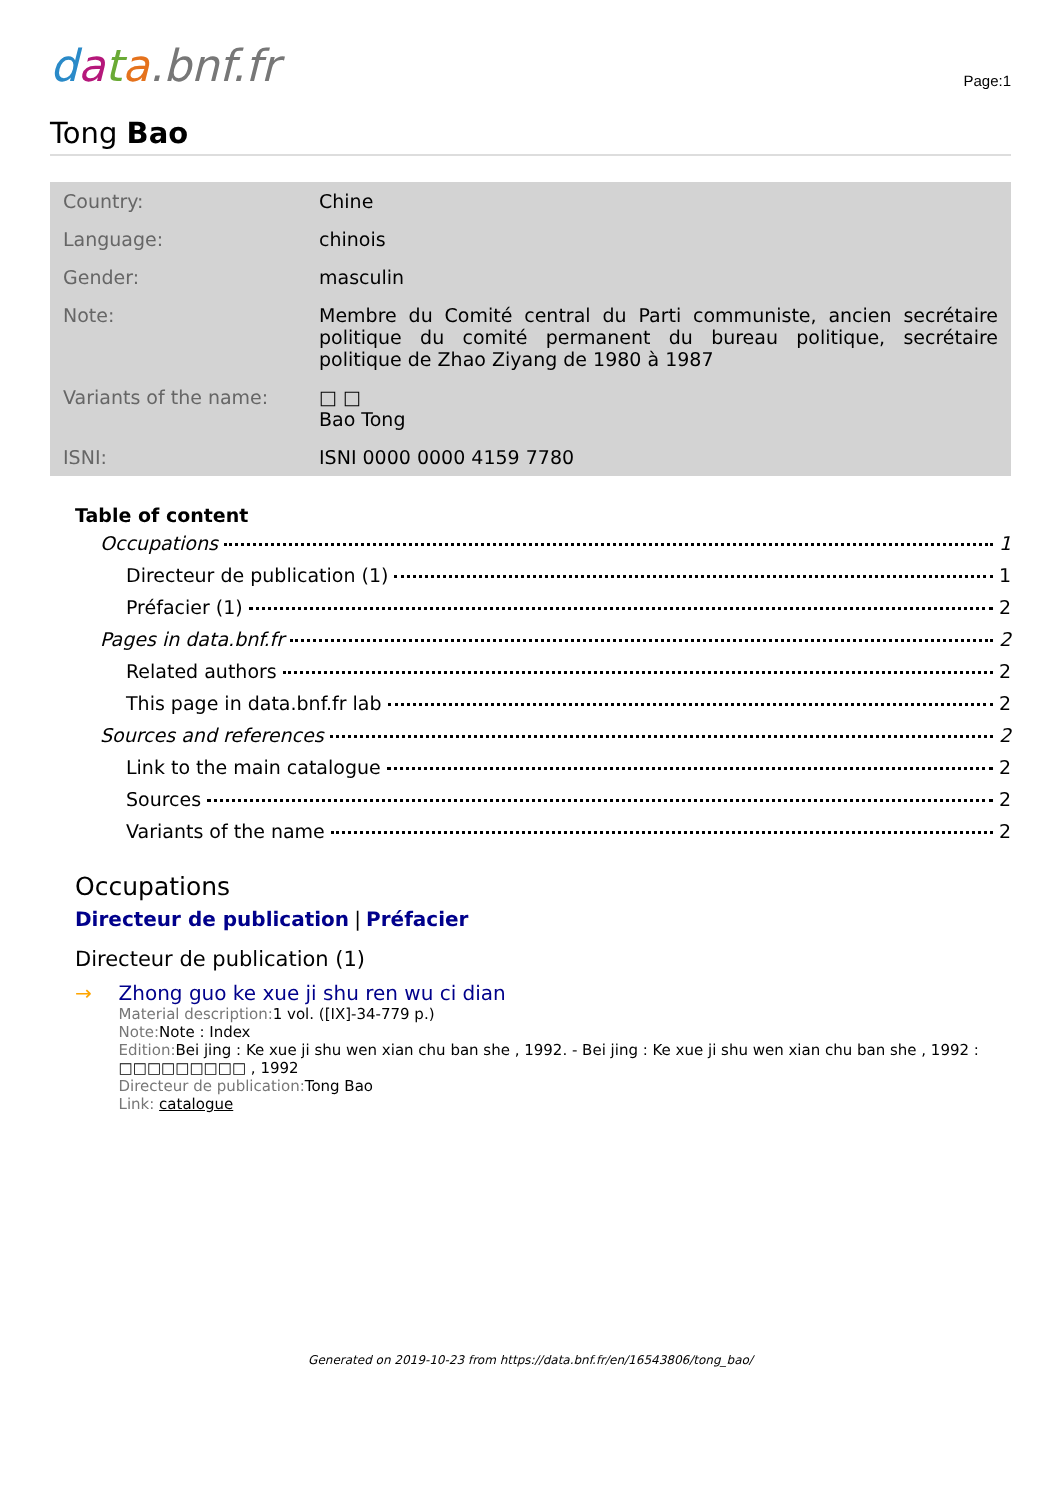data.bnf.fr
Page:1
Tong Bao
| Country: | Chine |
| Language: | chinois |
| Gender: | masculin |
| Note: | Membre du Comité central du Parti communiste, ancien secrétaire politique du comité permanent du bureau politique, secrétaire politique de Zhao Ziyang de 1980 à 1987 |
| Variants of the name: | □ □ Bao Tong |
| ISNI: | ISNI 0000 0000 4159 7780 |
Table of content
Occupations 1
Directeur de publication (1) 1
Préfacier (1) 2
Pages in data.bnf.fr 2
Related authors 2
This page in data.bnf.fr lab 2
Sources and references 2
Link to the main catalogue 2
Sources 2
Variants of the name 2
Occupations
Directeur de publication | Préfacier
Directeur de publication (1)
→ Zhong guo ke xue ji shu ren wu ci dian
Material description: 1 vol. ([IX]-34-779 p.)
Note: Note : Index
Edition: Bei jing : Ke xue ji shu wen xian chu ban she , 1992. - Bei jing : Ke xue ji shu wen xian chu ban she , 1992 : □□□□□□□□□ , 1992
Directeur de publication: Tong Bao
Link: catalogue
Generated on 2019-10-23 from https://data.bnf.fr/en/16543806/tong_bao/